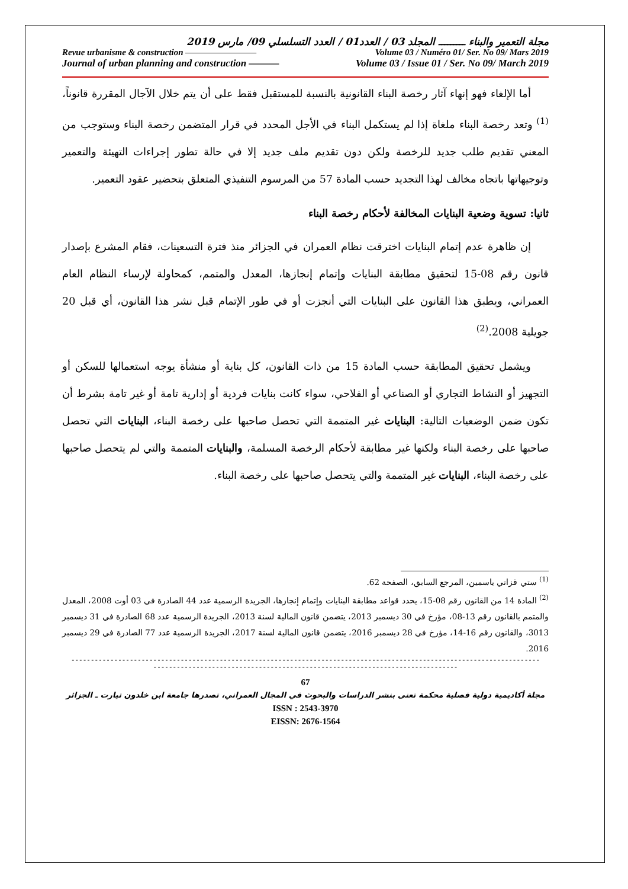مجلة التعمير والبناء ـــــــــ المجلد 03 / العدد01 / العدد التسلسلي 09/ مارس 2019
Revue urbanisme & construction ———————— Volume 03 / Numéro 01/ Ser. No 09/ Mars 2019
Journal of urban planning and construction ——— Volume 03 / Issue 01 / Ser. No 09/ March 2019
أما الإلغاء فهو إنهاء آثار رخصة البناء القانونية بالنسبة للمستقبل فقط على أن يتم خلال الآجال المقررة قانوناً،<sup>(1)</sup> وتعد رخصة البناء ملغاة إذا لم يستكمل البناء في الأجل المحدد في قرار المتضمن رخصة البناء وستوجب من المعني تقديم طلب جديد للرخصة ولكن دون تقديم ملف جديد إلا في حالة تطور إجراءات التهيئة والتعمير وتوجيهاتها باتجاه مخالف لهذا التجديد حسب المادة 57 من المرسوم التنفيذي المتعلق بتحضير عقود التعمير.
ثانيا: تسوية وضعية البنايات المخالفة لأحكام رخصة البناء
إن ظاهرة عدم إتمام البنايات اخترقت نظام العمران في الجزائر منذ فترة التسعينات، فقام المشرع بإصدار قانون رقم 08-15 لتحقيق مطابقة البنايات وإتمام إنجازها، المعدل والمتمم، كمحاولة لإرساء النظام العام العمراني، ويطبق هذا القانون على البنايات التي أنجزت أو في طور الإتمام قبل نشر هذا القانون، أي قبل 20 جويلية 2008.<sup>(2)</sup>
ويشمل تحقيق المطابقة حسب المادة 15 من ذات القانون، كل بناية أو منشأة يوجه استعمالها للسكن أو التجهيز أو النشاط التجاري أو الصناعي أو الفلاحي، سواء كانت بنايات فردية أو إدارية تامة أو غير تامة بشرط أن تكون ضمن الوضعيات التالية: البنايات غير المتممة التي تحصل صاحبها على رخصة البناء، البنايات التي تحصل صاحبها على رخصة البناء ولكنها غير مطابقة لأحكام الرخصة المسلمة، والبنايات المتممة والتي لم يتحصل صاحبها على رخصة البناء، البنايات غير المتممة والتي يتحصل صاحبها على رخصة البناء.
<sup>(1)</sup> ستي قزاتي ياسمين، المرجع السابق، الصفحة 62.
<sup>(2)</sup> المادة 14 من القانون رقم 08-15، يحدد قواعد مطابقة البنايات وإتمام إنجازها، الجريدة الرسمية عدد 44 الصادرة في 03 أوت 2008، المعدل والمتمم بالقانون رقم 13-08، مؤرخ في 30 ديسمبر 2013، يتضمن قانون المالية لسنة 2013، الجريدة الرسمية عدد 68 الصادرة في 31 ديسمبر 3013، والقانون رقم 16-14، مؤرخ في 28 ديسمبر 2016، يتضمن قانون المالية لسنة 2017، الجريدة الرسمية عدد 77 الصادرة في 29 ديسمبر 2016.
------------------------------------------------------------------------------------------------------------------------
------------------------------------------------------------------------------
67
مجلة أكاديمية دولية فصلية محكمة تعنى بنشر الدراسات والبحوث في المجال العمراني، تصدرها جامعة ابن خلدون تيارت ـ الجزائر
ISSN : 2543-3970
EISSN: 2676-1564